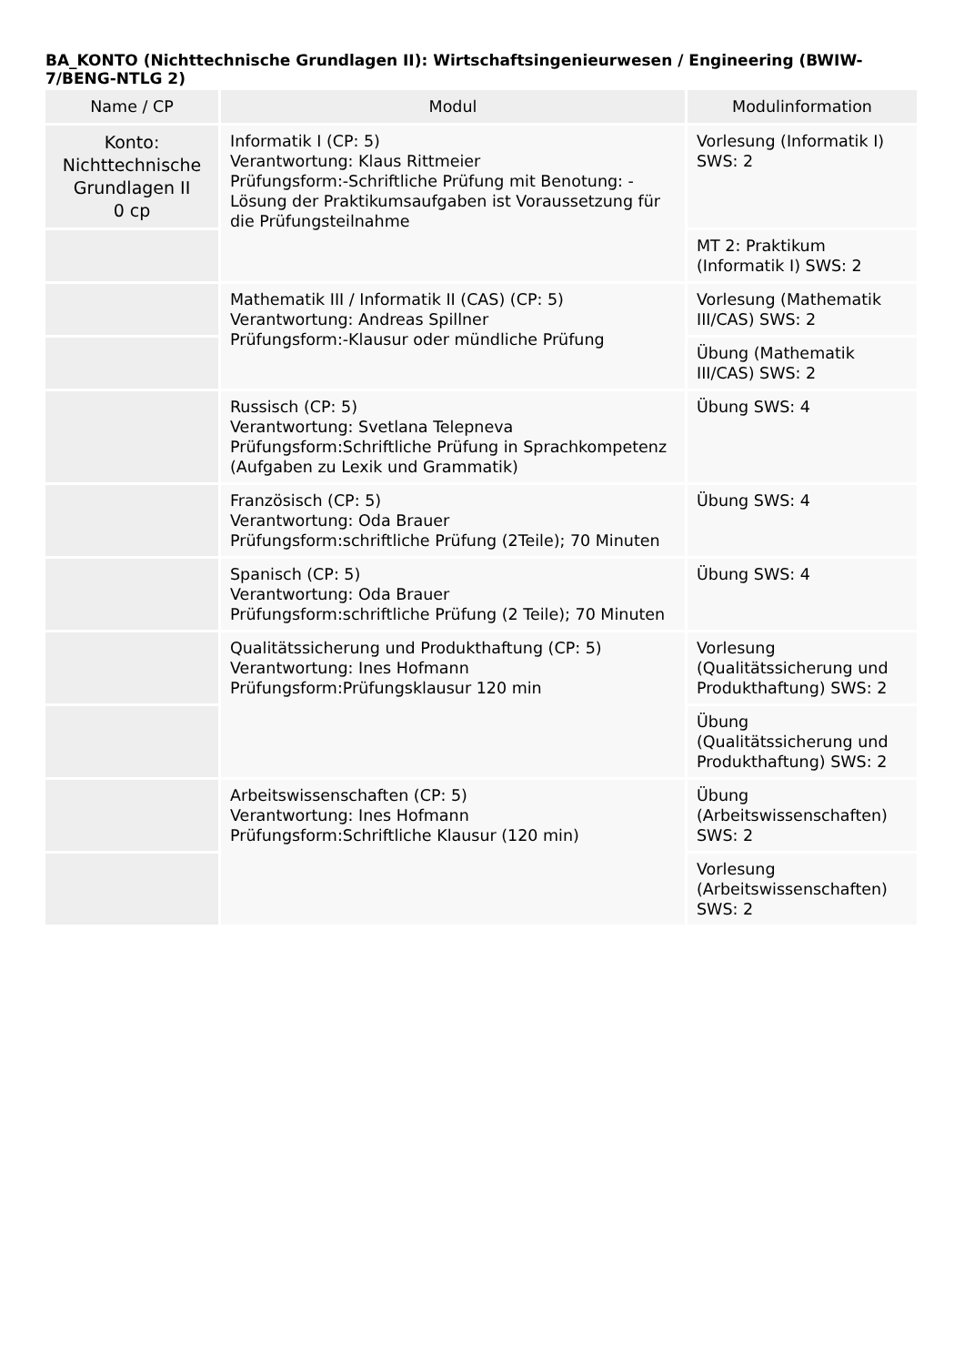BA_KONTO (Nichttechnische Grundlagen II): Wirtschaftsingenieurwesen / Engineering (BWIW-7/BENG-NTLG 2)
| Name / CP | Modul | Modulinformation |
| --- | --- | --- |
| Konto: Nichttechnische Grundlagen II 0 cp | Informatik I (CP: 5) Verantwortung: Klaus Rittmeier Prüfungsform:-Schriftliche Prüfung mit Benotung: -Lösung der Praktikumsaufgaben ist Voraussetzung für die Prüfungsteilnahme | Vorlesung (Informatik I) SWS: 2 |
| | | MT 2: Praktikum (Informatik I) SWS: 2 |
| | Mathematik III / Informatik II (CAS) (CP: 5) Verantwortung: Andreas Spillner Prüfungsform:-Klausur oder mündliche Prüfung | Vorlesung (Mathematik III/CAS) SWS: 2 |
| | | Übung (Mathematik III/CAS) SWS: 2 |
| | Russisch (CP: 5) Verantwortung: Svetlana Telepneva Prüfungsform:Schriftliche Prüfung in Sprachkompetenz (Aufgaben zu Lexik und Grammatik) | Übung SWS: 4 |
| | Französisch (CP: 5) Verantwortung: Oda Brauer Prüfungsform:schriftliche Prüfung (2Teile); 70 Minuten | Übung SWS: 4 |
| | Spanisch (CP: 5) Verantwortung: Oda Brauer Prüfungsform:schriftliche Prüfung (2 Teile); 70 Minuten | Übung SWS: 4 |
| | Qualitätssicherung und Produkthaftung (CP: 5) Verantwortung: Ines Hofmann Prüfungsform:Prüfungsklausur 120 min | Vorlesung (Qualitätssicherung und Produkthaftung) SWS: 2 |
| | | Übung (Qualitätssicherung und Produkthaftung) SWS: 2 |
| | Arbeitswissenschaften (CP: 5) Verantwortung: Ines Hofmann Prüfungsform:Schriftliche Klausur (120 min) | Übung (Arbeitswissenschaften) SWS: 2 |
| | | Vorlesung (Arbeitswissenschaften) SWS: 2 |